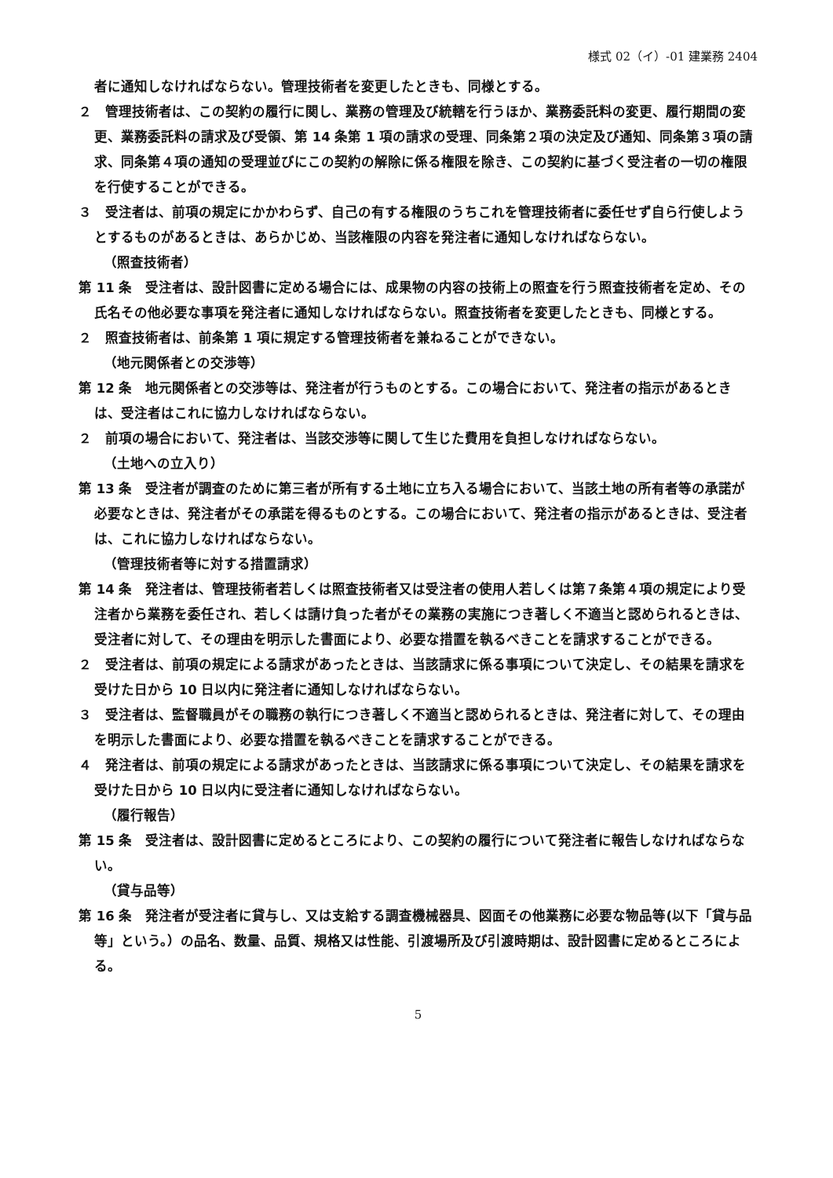様式 02（イ）-01 建業務 2404
者に通知しなければならない。管理技術者を変更したときも、同様とする。
２　管理技術者は、この契約の履行に関し、業務の管理及び統轄を行うほか、業務委託料の変更、履行期間の変更、業務委託料の請求及び受領、第 14 条第 1 項の請求の受理、同条第２項の決定及び通知、同条第３項の請求、同条第４項の通知の受理並びにこの契約の解除に係る権限を除き、この契約に基づく受注者の一切の権限を行使することができる。
３　受注者は、前項の規定にかかわらず、自己の有する権限のうちこれを管理技術者に委任せず自ら行使しようとするものがあるときは、あらかじめ、当該権限の内容を発注者に通知しなければならない。
（照査技術者）
第 11 条　受注者は、設計図書に定める場合には、成果物の内容の技術上の照査を行う照査技術者を定め、その氏名その他必要な事項を発注者に通知しなければならない。照査技術者を変更したときも、同様とする。
２　照査技術者は、前条第 1 項に規定する管理技術者を兼ねることができない。
（地元関係者との交渉等）
第 12 条　地元関係者との交渉等は、発注者が行うものとする。この場合において、発注者の指示があるときは、受注者はこれに協力しなければならない。
２　前項の場合において、発注者は、当該交渉等に関して生じた費用を負担しなければならない。
（土地への立入り）
第 13 条　受注者が調査のために第三者が所有する土地に立ち入る場合において、当該土地の所有者等の承諾が必要なときは、発注者がその承諾を得るものとする。この場合において、発注者の指示があるときは、受注者は、これに協力しなければならない。
（管理技術者等に対する措置請求）
第 14 条　発注者は、管理技術者若しくは照査技術者又は受注者の使用人若しくは第７条第４項の規定により受注者から業務を委任され、若しくは請け負った者がその業務の実施につき著しく不適当と認められるときは、受注者に対して、その理由を明示した書面により、必要な措置を執るべきことを請求することができる。
２　受注者は、前項の規定による請求があったときは、当該請求に係る事項について決定し、その結果を請求を受けた日から 10 日以内に発注者に通知しなければならない。
３　受注者は、監督職員がその職務の執行につき著しく不適当と認められるときは、発注者に対して、その理由を明示した書面により、必要な措置を執るべきことを請求することができる。
４　発注者は、前項の規定による請求があったときは、当該請求に係る事項について決定し、その結果を請求を受けた日から 10 日以内に受注者に通知しなければならない。
（履行報告）
第 15 条　受注者は、設計図書に定めるところにより、この契約の履行について発注者に報告しなければならない。
（貸与品等）
第 16 条　発注者が受注者に貸与し、又は支給する調査機械器具、図面その他業務に必要な物品等(以下「貸与品等」という。）の品名、数量、品質、規格又は性能、引渡場所及び引渡時期は、設計図書に定めるところによる。
5